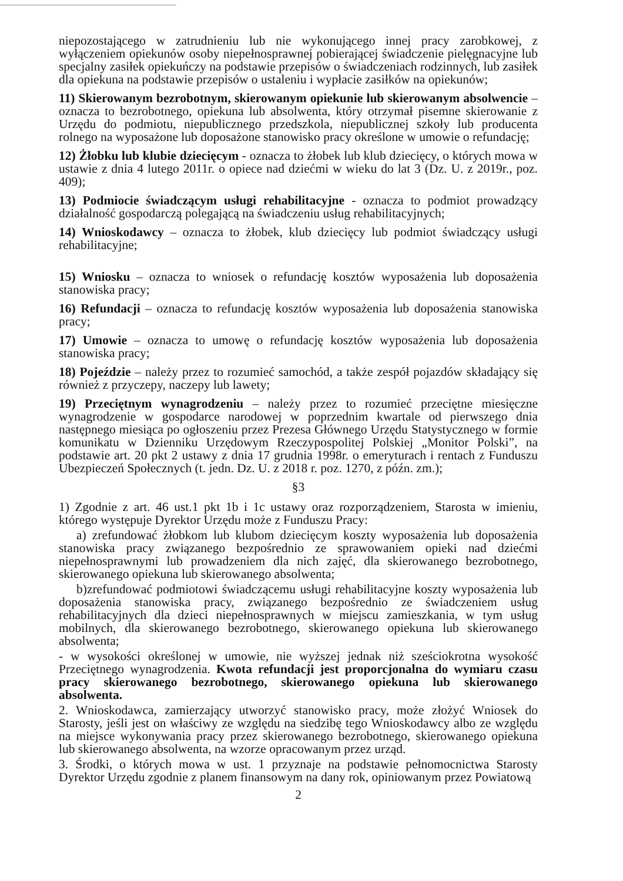niepozostającego w zatrudnieniu lub nie wykonującego innej pracy zarobkowej, z wyłączeniem opiekunów osoby niepełnosprawnej pobierającej świadczenie pielęgnacyjne lub specjalny zasiłek opiekuńczy na podstawie przepisów o świadczeniach rodzinnych, lub zasiłek dla opiekuna na podstawie przepisów o ustaleniu i wypłacie zasiłków na opiekunów;
11) Skierowanym bezrobotnym, skierowanym opiekunie lub skierowanym absolwencie – oznacza to bezrobotnego, opiekuna lub absolwenta, który otrzymał pisemne skierowanie z Urzędu do podmiotu, niepublicznego przedszkola, niepublicznej szkoły lub producenta rolnego na wyposażone lub doposażone stanowisko pracy określone w umowie o refundację;
12) Żłobku lub klubie dziecięcym - oznacza to żłobek lub klub dziecięcy, o których mowa w ustawie z dnia 4 lutego 2011r. o opiece nad dziećmi w wieku do lat 3 (Dz. U. z 2019r., poz. 409);
13) Podmiocie świadczącym usługi rehabilitacyjne - oznacza to podmiot prowadzący działalność gospodarczą polegającą na świadczeniu usług rehabilitacyjnych;
14) Wnioskodawcy – oznacza to żłobek, klub dziecięcy lub podmiot świadczący usługi rehabilitacyjne;
15) Wniosku – oznacza to wniosek o refundację kosztów wyposażenia lub doposażenia stanowiska pracy;
16) Refundacji – oznacza to refundację kosztów wyposażenia lub doposażenia stanowiska pracy;
17) Umowie – oznacza to umowę o refundację kosztów wyposażenia lub doposażenia stanowiska pracy;
18) Pojeździe – należy przez to rozumieć samochód, a także zespół pojazdów składający się również z przyczepy, naczepy lub lawety;
19) Przeciętnym wynagrodzeniu – należy przez to rozumieć przeciętne miesięczne wynagrodzenie w gospodarce narodowej w poprzednim kwartale od pierwszego dnia następnego miesiąca po ogłoszeniu przez Prezesa Głównego Urzędu Statystycznego w formie komunikatu w Dzienniku Urzędowym Rzeczypospolitej Polskiej „Monitor Polski”, na podstawie art. 20 pkt 2 ustawy z dnia 17 grudnia 1998r. o emeryturach i rentach z Funduszu Ubezpieczeń Społecznych (t. jedn. Dz. U. z 2018 r. poz. 1270, z późn. zm.);
§3
1) Zgodnie z art. 46 ust.1 pkt 1b i 1c ustawy oraz rozporządzeniem, Starosta w imieniu, którego występuje Dyrektor Urzędu może z Funduszu Pracy:
a) zrefundować żłobkom lub klubom dziecięcym koszty wyposażenia lub doposażenia stanowiska pracy związanego bezpośrednio ze sprawowaniem opieki nad dziećmi niepełnosprawnymi lub prowadzeniem dla nich zajęć, dla skierowanego bezrobotnego, skierowanego opiekuna lub skierowanego absolwenta;
b)zrefundować podmiotowi świadczącemu usługi rehabilitacyjne koszty wyposażenia lub doposażenia stanowiska pracy, związanego bezpośrednio ze świadczeniem usług rehabilitacyjnych dla dzieci niepełnosprawnych w miejscu zamieszkania, w tym usług mobilnych, dla skierowanego bezrobotnego, skierowanego opiekuna lub skierowanego absolwenta;
- w wysokości określonej w umowie, nie wyższej jednak niż sześciokrotna wysokość Przeciętnego wynagrodzenia. Kwota refundacji jest proporcjonalna do wymiaru czasu pracy skierowanego bezrobotnego, skierowanego opiekuna lub skierowanego absolwenta.
2. Wnioskodawca, zamierzający utworzyć stanowisko pracy, może złożyć Wniosek do Starosty, jeśli jest on właściwy ze względu na siedzibę tego Wnioskodawcy albo ze względu na miejsce wykonywania pracy przez skierowanego bezrobotnego, skierowanego opiekuna lub skierowanego absolwenta, na wzorze opracowanym przez urząd.
3. Środki, o których mowa w ust. 1 przyznaje na podstawie pełnomocnictwa Starosty Dyrektor Urzędu zgodnie z planem finansowym na dany rok, opiniowanym przez Powiatową
2